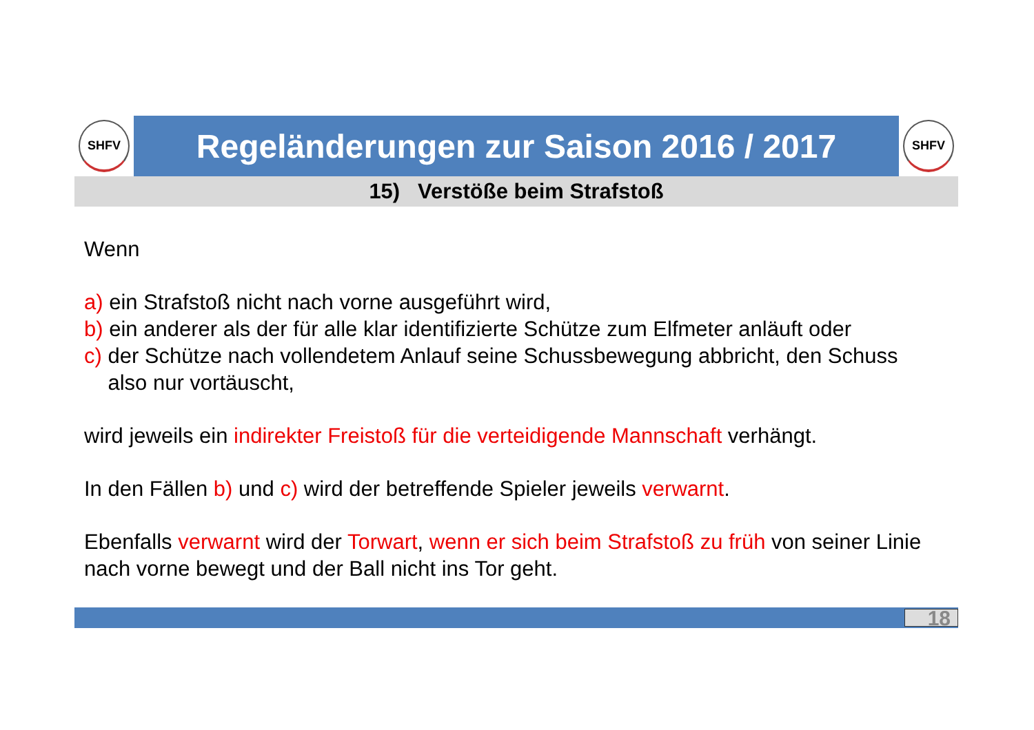SHFV
Regeländerungen zur Saison 2016 / 2017
SHFV
15) Verstöße beim Strafstoß
Wenn
a) ein Strafstoß nicht nach vorne ausgeführt wird,
b) ein anderer als der für alle klar identifizierte Schütze zum Elfmeter anläuft oder
c) der Schütze nach vollendetem Anlauf seine Schussbewegung abbricht, den Schuss
also nur vortäuscht,
wird jeweils ein indirekter Freistoß für die verteidigende Mannschaft verhängt.
In den Fällen b) und c) wird der betreffende Spieler jeweils verwarnt.
Ebenfalls verwarnt wird der Torwart, wenn er sich beim Strafstoß zu früh von seiner Linie nach vorne bewegt und der Ball nicht ins Tor geht.
18